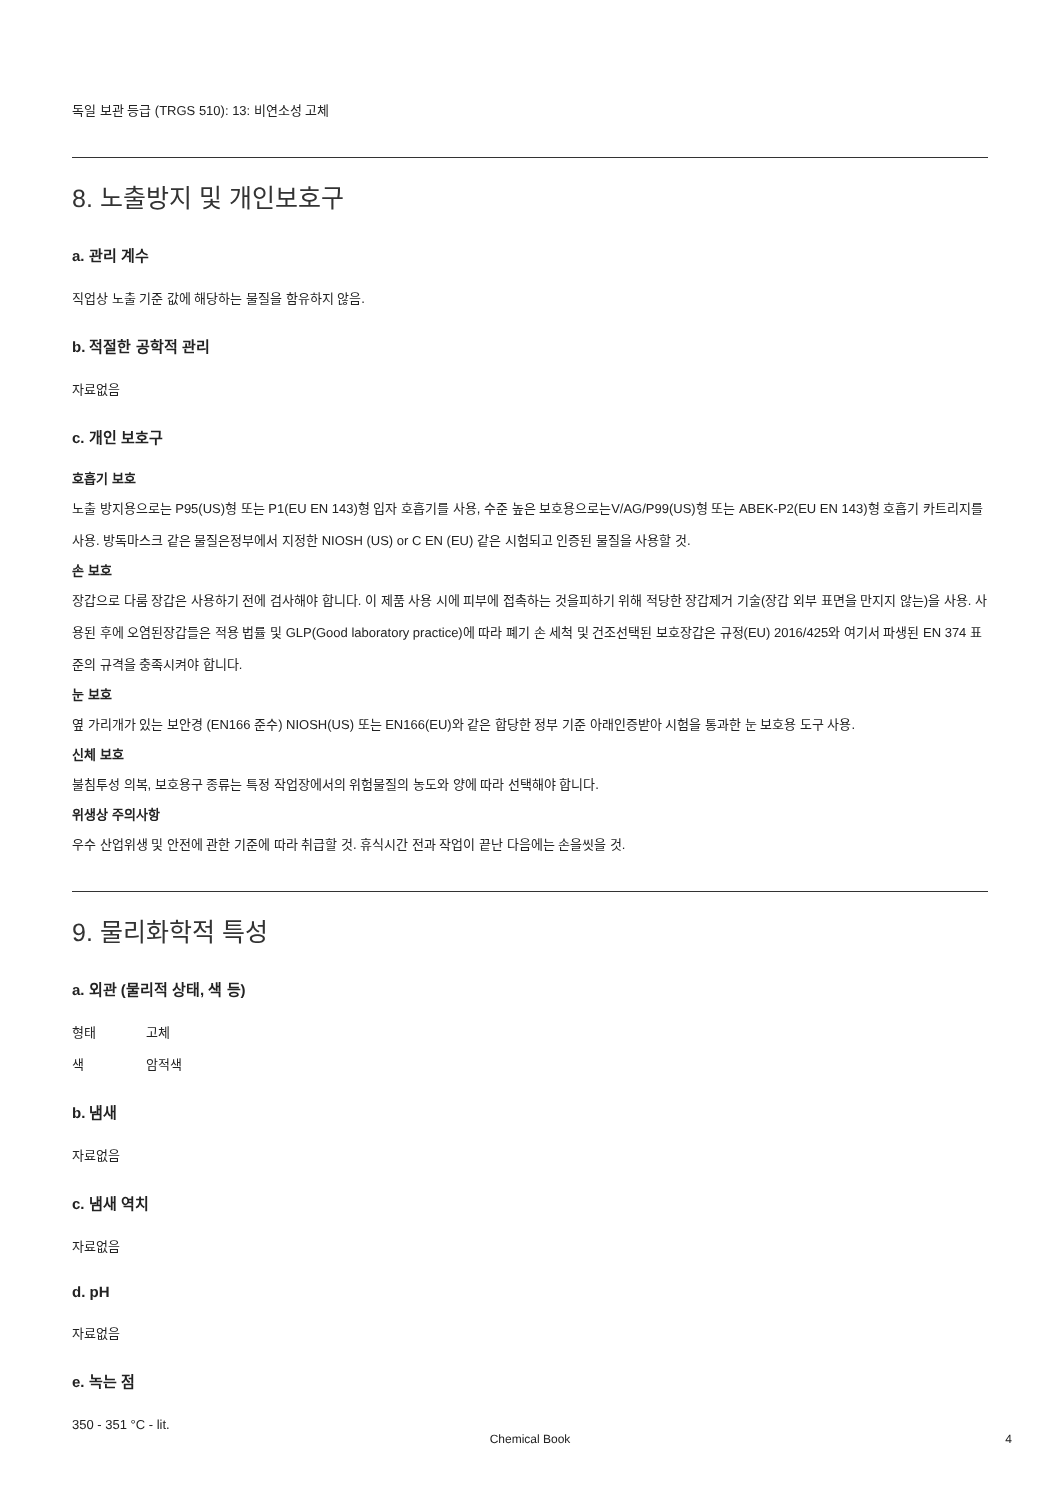독일 보관 등급 (TRGS 510): 13: 비연소성 고체
8. 노출방지 및 개인보호구
a. 관리 계수
직업상 노출 기준 값에 해당하는 물질을 함유하지 않음.
b. 적절한 공학적 관리
자료없음
c. 개인 보호구
호흡기 보호
노출 방지용으로는 P95(US)형 또는 P1(EU EN 143)형 입자 호흡기를 사용, 수준 높은 보호용으로는V/AG/P99(US)형 또는 ABEK-P2(EU EN 143)형 호흡기 카트리지를 사용. 방독마스크 같은 물질은정부에서 지정한 NIOSH (US) or C EN (EU) 같은 시험되고 인증된 물질을 사용할 것.
손 보호
장갑으로 다룸 장갑은 사용하기 전에 검사해야 합니다. 이 제품 사용 시에 피부에 접촉하는 것을피하기 위해 적당한 장갑제거 기술(장갑 외부 표면을 만지지 않는)을 사용. 사용된 후에 오염된장갑들은 적용 법률 및 GLP(Good laboratory practice)에 따라 폐기 손 세척 및 건조선택된 보호장갑은 규정(EU) 2016/425와 여기서 파생된 EN 374 표준의 규격을 충족시켜야 합니다.
눈 보호
옆 가리개가 있는 보안경 (EN166 준수) NIOSH(US) 또는 EN166(EU)와 같은 합당한 정부 기준 아래인증받아 시험을 통과한 눈 보호용 도구 사용.
신체 보호
불침투성 의복, 보호용구 종류는 특정 작업장에서의 위험물질의 농도와 양에 따라 선택해야 합니다.
위생상 주의사항
우수 산업위생 및 안전에 관한 기준에 따라 취급할 것. 휴식시간 전과 작업이 끝난 다음에는 손을씻을 것.
9. 물리화학적 특성
a. 외관 (물리적 상태, 색 등)
형태 고체
색 암적색
b. 냄새
자료없음
c. 냄새 역치
자료없음
d. pH
자료없음
e. 녹는 점
350 - 351 °C - lit.
Chemical Book 4